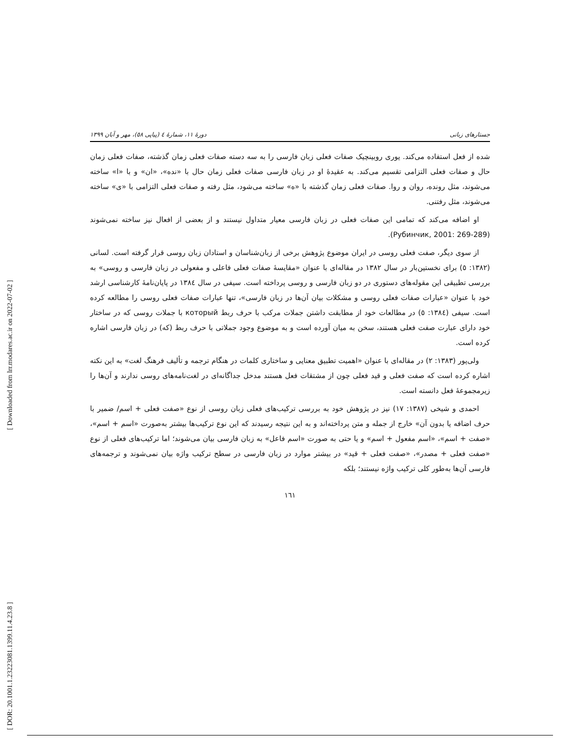[ Downloaded from lrr.modares.ac.ir on 2022-07-02 ]
[ DOR: 20.1001.1.23223081.1399.11.4.23.8 ]
جستارهای زبانی دورهٔ ۱۱، شمارهٔ ٤ (پیاپی ٥٨)، مهر و آبان ۱۳۹۹
شده از فعل استفاده می‌کند. یوری روبینچیک صفات فعلی زبان فارسی را به سه دسته صفات فعلی زمان گذشته، صفات فعلی زمان حال و صفات فعلی التزامی تقسیم می‌کند. به عقیدهٔ او در زبان فارسی صفات فعلی زمان حال با «نده»، «ان» و با «ا» ساخته می‌شوند، مثل رونده، روان و روا. صفات فعلی زمان گذشته با «ه» ساخته می‌شود، مثل رفته و صفات فعلی التزامی با «ی» ساخته می‌شوند، مثل رفتنی.
او اضافه می‌کند که تمامی این صفات فعلی در زبان فارسی معیار متداول نیستند و از بعضی از افعال نیز ساخته نمی‌شوند (Рубинчик, 2001: 269-289).
از سوی دیگر، صفت فعلی روسی در ایران موضوع پژوهش برخی از زبان‌شناسان و استادان زبان روسی قرار گرفته است. لسانی (۱۳۸۲: ٥) برای نخستین‌بار در سال ۱۳۸۲ در مقاله‌ای با عنوان «مقایسهٔ صفات فعلی فاعلی و مفعولی در زبان فارسی و روسی» به بررسی تطبیقی این مقوله‌های دستوری در دو زبان فارسی و روسی پرداخته است. سیفی در سال ۱۳۸٤ در پایان‌نامهٔ کارشناسی ارشد خود با عنوان «عبارات صفات فعلی روسی و مشکلات بیان آن‌ها در زبان فارسی»، تنها عبارات صفات فعلی روسی را مطالعه کرده است. سیفی (۱۳۸٤: ٥) در مطالعات خود از مطابقت داشتن جملات مرکب با حرف ربط который با جملات روسی که در ساختار خود دارای عبارت صفت فعلی هستند، سخن به میان آورده است و به موضوع وجود جملاتی با حرف ربط (که) در زبان فارسی اشاره کرده است.
ولی‌پور (۱۳۸۳: ۲) در مقاله‌ای با عنوان «اهمیت تطبیق معنایی و ساختاری کلمات در هنگام ترجمه و تألیف فرهنگ لغت» به این نکته اشاره کرده است که صفت فعلی و قید فعلی چون از مشتقات فعل هستند مدخل جداگانه‌ای در لغت‌نامه‌های روسی ندارند و آن‌ها را زیرمجموعهٔ فعل دانسته است.
احمدی و شیخی (۱۳۸۷: ۱۷) نیز در پژوهش خود به بررسی ترکیب‌های فعلی زبان روسی از نوع «صفت فعلی + اسم/ ضمیر با حرف اضافه یا بدون آن» خارج از جمله و متن پرداخته‌اند و به این نتیجه رسیدند که این نوع ترکیب‌ها بیشتر به‌صورت «اسم + اسم»، «صفت + اسم»، «اسم مفعول + اسم» و یا حتی به صورت «اسم فاعل» به زبان فارسی بیان می‌شوند؛ اما ترکیب‌های فعلی از نوع «صفت فعلی + مصدر»، «صفت فعلی + قید» در بیشتر موارد در زبان فارسی در سطح ترکیب واژه بیان نمی‌شوند و ترجمه‌های فارسی آن‌ها به‌طور کلی ترکیب واژه نیستند؛ بلکه
۱٦۱